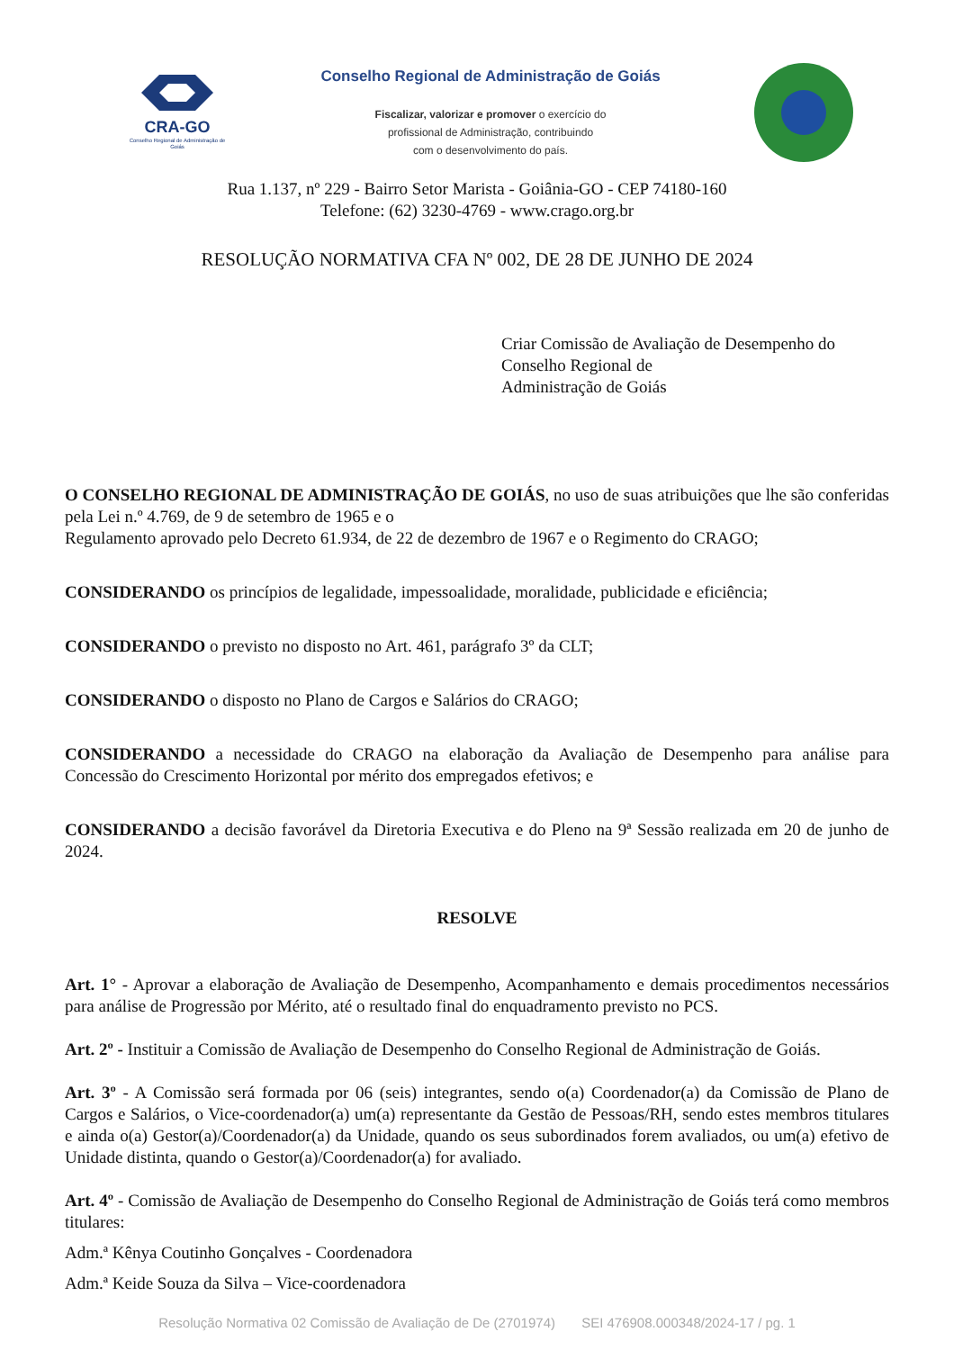CRA-GO
Conselho Regional de Administração de Goiás
Conselho Regional de Administração de Goiás
Fiscalizar, valorizar e promover o exercício do
profissional de Administração, contribuindo
com o desenvolvimento do país.
Rua 1.137, nº 229 - Bairro Setor Marista - Goiânia-GO - CEP 74180-160
Telefone: (62) 3230-4769 - www.crago.org.br
RESOLUÇÃO NORMATIVA CFA Nº 002, DE 28 DE JUNHO DE 2024
Criar Comissão de Avaliação de Desempenho do Conselho Regional de
Administração de Goiás
O CONSELHO REGIONAL DE ADMINISTRAÇÃO DE GOIÁS, no uso de suas atribuições que lhe são conferidas pela Lei n.º 4.769, de 9 de setembro de 1965 e o
Regulamento aprovado pelo Decreto 61.934, de 22 de dezembro de 1967 e o Regimento do CRAGO;
CONSIDERANDO os princípios de legalidade, impessoalidade, moralidade, publicidade e eficiência;
CONSIDERANDO o previsto no disposto no Art. 461, parágrafo 3º da CLT;
CONSIDERANDO o disposto no Plano de Cargos e Salários do CRAGO;
CONSIDERANDO a necessidade do CRAGO na elaboração da Avaliação de Desempenho para análise para Concessão do Crescimento Horizontal por mérito dos empregados efetivos; e
CONSIDERANDO a decisão favorável da Diretoria Executiva e do Pleno na 9ª Sessão realizada em 20 de junho de 2024.
RESOLVE
Art. 1° - Aprovar a elaboração de Avaliação de Desempenho, Acompanhamento e demais procedimentos necessários para análise de Progressão por Mérito, até o resultado final do enquadramento previsto no PCS.
Art. 2º - Instituir a Comissão de Avaliação de Desempenho do Conselho Regional de Administração de Goiás.
Art. 3º - A Comissão será formada por 06 (seis) integrantes, sendo o(a) Coordenador(a) da Comissão de Plano de Cargos e Salários, o Vice-coordenador(a) um(a) representante da Gestão de Pessoas/RH, sendo estes membros titulares e ainda o(a) Gestor(a)/Coordenador(a) da Unidade, quando os seus subordinados forem avaliados, ou um(a) efetivo de Unidade distinta, quando o Gestor(a)/Coordenador(a) for avaliado.
Art. 4º - Comissão de Avaliação de Desempenho do Conselho Regional de Administração de Goiás terá como membros titulares:
Adm.ª Kênya Coutinho Gonçalves - Coordenadora
Adm.ª Keide Souza da Silva – Vice-coordenadora
Resolução Normativa 02 Comissão de Avaliação de De (2701974) SEI 476908.000348/2024-17 / pg. 1